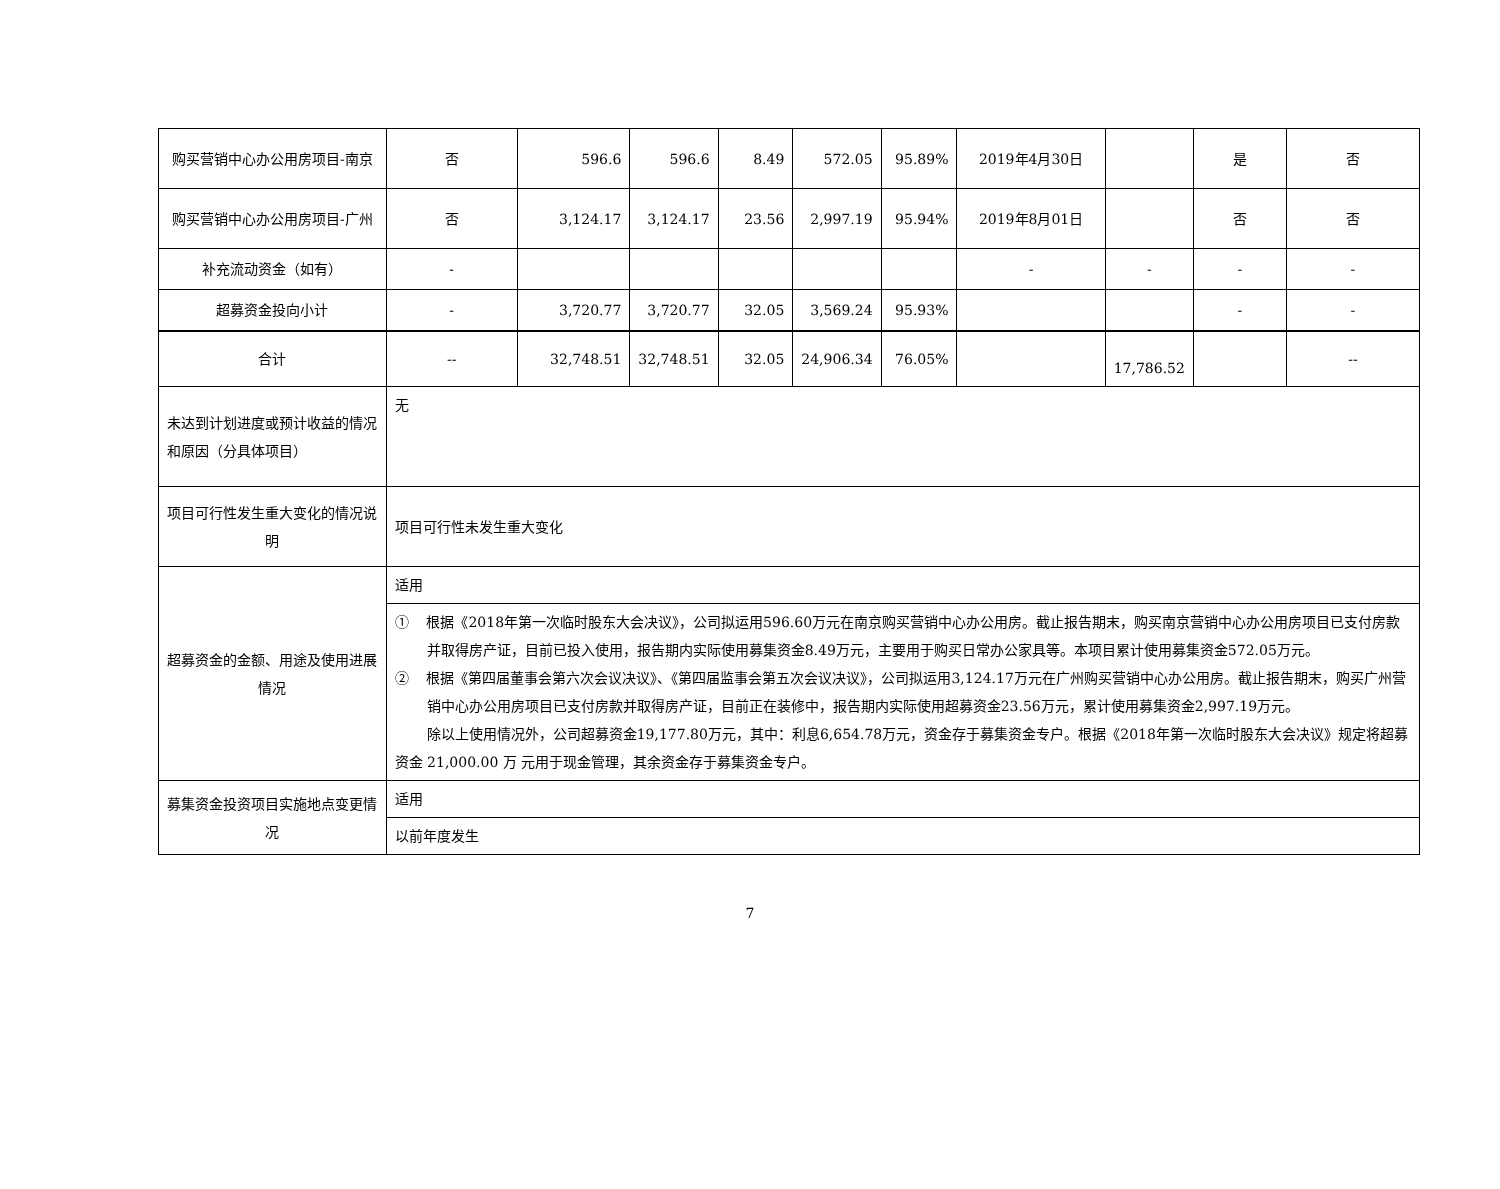| 购买营销中心办公用房项目-南京 | 否 | 596.6 | 596.6 | 8.49 | 572.05 | 95.89% | 2019年4月30日 | | 是 | 否 |
| 购买营销中心办公用房项目-广州 | 否 | 3,124.17 | 3,124.17 | 23.56 | 2,997.19 | 95.94% | 2019年8月01日 | | 否 | 否 |
| 补充流动资金（如有） | - | | | | | | - | - | - | - |
| 超募资金投向小计 | - | 3,720.77 | 3,720.77 | 32.05 | 3,569.24 | 95.93% | | | - | - |
| 合计 | -- | 32,748.51 | 32,748.51 | 32.05 | 24,906.34 | 76.05% | | 17,786.52 | | -- |
| 未达到计划进度或预计收益的情况和原因（分具体项目） | 无 | | | | | | | | | |
| 项目可行性发生重大变化的情况说明 | 项目可行性未发生重大变化 | | | | | | | | | |
| 超募资金的金额、用途及使用进展情况 | 适用 | | | | | | | | | |
| | ① 根据《2018年第一次临时股东大会决议》，公司拟运用596.60万元在南京购买营销中心办公用房。截止报告期末，购买南京营销中心办公用房项目已支付房款并取得房产证，目前已投入使用，报告期内实际使用募集资金8.49万元，主要用于购买日常办公家具等。本项目累计使用募集资金572.05万元。 ② 根据《第四届董事会第六次会议决议》、《第四届监事会第五次会议决议》，公司拟运用3,124.17万元在广州购买营销中心办公用房。截止报告期末，购买广州营销中心办公用房项目已支付房款并取得房产证，目前正在装修中，报告期内实际使用超募资金23.56万元，累计使用募集资金2,997.19万元。 除以上使用情况外，公司超募资金19,177.80万元，其中：利息6,654.78万元，资金存于募集资金专户。根据《2018年第一次临时股东大会决议》规定将超募资金 21,000.00 万 元用于现金管理，其余资金存于募集资金专户。 | | | | | | | | | |
| 募集资金投资项目实施地点变更情况 | 适用 | | | | | | | | | |
| | 以前年度发生 | | | | | | | | | |
7